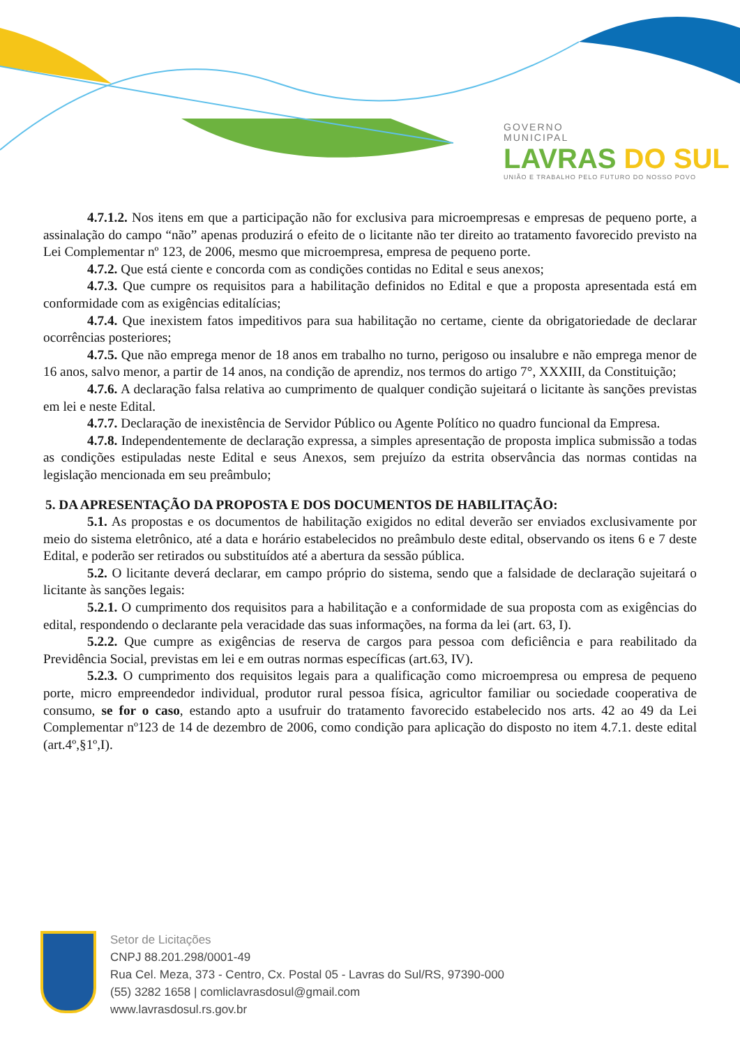GOVERNO
MUNICIPAL
LAVRAS DO SUL
UNIÃO E TRABALHO PELO FUTURO DO NOSSO POVO
4.7.1.2. Nos itens em que a participação não for exclusiva para microempresas e empresas de pequeno porte, a assinalação do campo “não” apenas produzirá o efeito de o licitante não ter direito ao tratamento favorecido previsto na Lei Complementar nº 123, de 2006, mesmo que microempresa, empresa de pequeno porte.
4.7.2. Que está ciente e concorda com as condições contidas no Edital e seus anexos;
4.7.3. Que cumpre os requisitos para a habilitação definidos no Edital e que a proposta apresentada está em conformidade com as exigências editalícias;
4.7.4. Que inexistem fatos impeditivos para sua habilitação no certame, ciente da obrigatoriedade de declarar ocorrências posteriores;
4.7.5. Que não emprega menor de 18 anos em trabalho no turno, perigoso ou insalubre e não emprega menor de 16 anos, salvo menor, a partir de 14 anos, na condição de aprendiz, nos termos do artigo 7°, XXXIII, da Constituição;
4.7.6. A declaração falsa relativa ao cumprimento de qualquer condição sujeitará o licitante às sanções previstas em lei e neste Edital.
4.7.7. Declaração de inexistência de Servidor Público ou Agente Político no quadro funcional da Empresa.
4.7.8. Independentemente de declaração expressa, a simples apresentação de proposta implica submissão a todas as condições estipuladas neste Edital e seus Anexos, sem prejuízo da estrita observância das normas contidas na legislação mencionada em seu preâmbulo;
5. DA APRESENTAÇÃO DA PROPOSTA E DOS DOCUMENTOS DE HABILITAÇÃO:
5.1. As propostas e os documentos de habilitação exigidos no edital deverão ser enviados exclusivamente por meio do sistema eletrônico, até a data e horário estabelecidos no preâmbulo deste edital, observando os itens 6 e 7 deste Edital, e poderão ser retirados ou substituídos até a abertura da sessão pública.
5.2. O licitante deverá declarar, em campo próprio do sistema, sendo que a falsidade de declaração sujeitará o licitante às sanções legais:
5.2.1. O cumprimento dos requisitos para a habilitação e a conformidade de sua proposta com as exigências do edital, respondendo o declarante pela veracidade das suas informações, na forma da lei (art. 63, I).
5.2.2. Que cumpre as exigências de reserva de cargos para pessoa com deficiência e para reabilitado da Previdência Social, previstas em lei e em outras normas específicas (art.63, IV).
5.2.3. O cumprimento dos requisitos legais para a qualificação como microempresa ou empresa de pequeno porte, micro empreendedor individual, produtor rural pessoa física, agricultor familiar ou sociedade cooperativa de consumo, se for o caso, estando apto a usufruir do tratamento favorecido estabelecido nos arts. 42 ao 49 da Lei Complementar nº123 de 14 de dezembro de 2006, como condição para aplicação do disposto no item 4.7.1. deste edital (art.4º,§1º,I).
Setor de Licitações
CNPJ 88.201.298/0001-49
Rua Cel. Meza, 373 - Centro, Cx. Postal 05 - Lavras do Sul/RS, 97390-000
(55) 3282 1658 | comliclavrasdosul@gmail.com
www.lavrasdosul.rs.gov.br